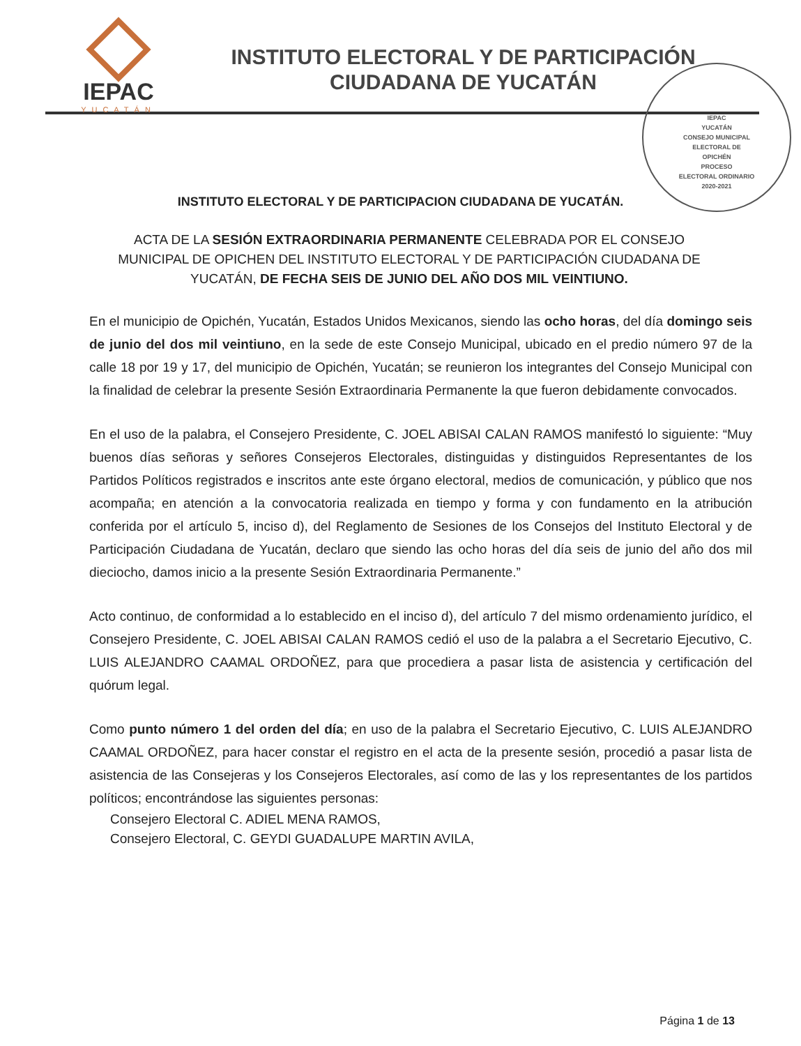IEPAC
YUCATÁN
INSTITUTO ELECTORAL Y DE PARTICIPACIÓN
CIUDADANA DE YUCATÁN
IEPAC
YUCATÁN
CONSEJO MUNICIPAL
ELECTORAL DE
OPICHÉN
PROCESO
ELECTORAL ORDINARIO
2020-2021
INSTITUTO ELECTORAL Y DE PARTICIPACION CIUDADANA DE YUCATÁN.
ACTA DE LA SESIÓN EXTRAORDINARIA PERMANENTE CELEBRADA POR EL CONSEJO MUNICIPAL DE OPICHEN DEL INSTITUTO ELECTORAL Y DE PARTICIPACIÓN CIUDADANA DE YUCATÁN, DE FECHA SEIS DE JUNIO DEL AÑO DOS MIL VEINTIUNO.
En el municipio de Opichén, Yucatán, Estados Unidos Mexicanos, siendo las ocho horas, del día domingo seis de junio del dos mil veintiuno, en la sede de este Consejo Municipal, ubicado en el predio número 97 de la calle 18 por 19 y 17, del municipio de Opichén, Yucatán; se reunieron los integrantes del Consejo Municipal con la finalidad de celebrar la presente Sesión Extraordinaria Permanente la que fueron debidamente convocados.
En el uso de la palabra, el Consejero Presidente, C. JOEL ABISAI CALAN RAMOS manifestó lo siguiente: “Muy buenos días señoras y señores Consejeros Electorales, distinguidas y distinguidos Representantes de los Partidos Políticos registrados e inscritos ante este órgano electoral, medios de comunicación, y público que nos acompaña; en atención a la convocatoria realizada en tiempo y forma y con fundamento en la atribución conferida por el artículo 5, inciso d), del Reglamento de Sesiones de los Consejos del Instituto Electoral y de Participación Ciudadana de Yucatán, declaro que siendo las ocho horas del día seis de junio del año dos mil dieciocho, damos inicio a la presente Sesión Extraordinaria Permanente.”
Acto continuo, de conformidad a lo establecido en el inciso d), del artículo 7 del mismo ordenamiento jurídico, el Consejero Presidente, C. JOEL ABISAI CALAN RAMOS cedió el uso de la palabra a el Secretario Ejecutivo, C. LUIS ALEJANDRO CAAMAL ORDOÑEZ, para que procediera a pasar lista de asistencia y certificación del quórum legal.
Como punto número 1 del orden del día; en uso de la palabra el Secretario Ejecutivo, C. LUIS ALEJANDRO CAAMAL ORDOÑEZ, para hacer constar el registro en el acta de la presente sesión, procedió a pasar lista de asistencia de las Consejeras y los Consejeros Electorales, así como de las y los representantes de los partidos políticos; encontrándose las siguientes personas:
Consejero Electoral C. ADIEL MENA RAMOS,
Consejero Electoral, C. GEYDI GUADALUPE MARTIN AVILA,
Página 1 de 13